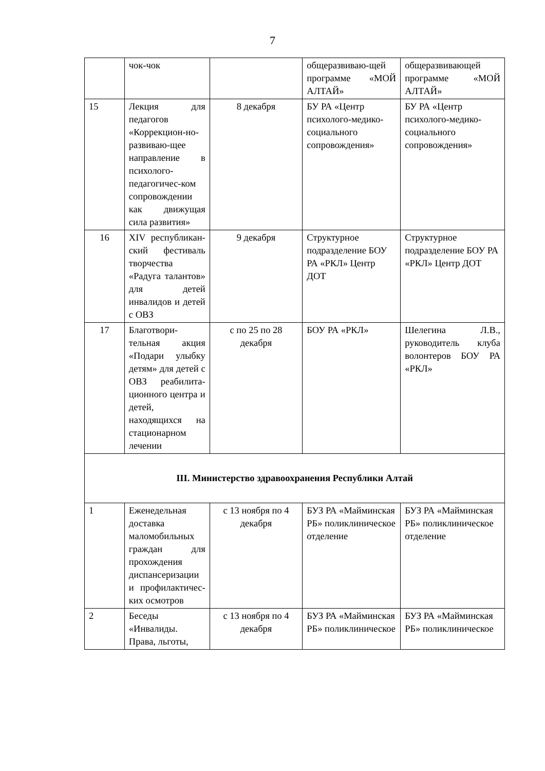7
| | чок-чок | | общеразвиваю-щей программе «МОЙ АЛТАЙ» | общеразвивающей программе «МОЙ АЛТАЙ» |
| 15 | Лекция для педагогов «Коррекцион-но-развиваю-щее направление в психолого-педагогичес-ком сопровождении как движущая сила развития» | 8 декабря | БУ РА «Центр психолого-медико-социального сопровождения» | БУ РА «Центр психолого-медико-социального сопровождения» |
| 16 | XIV республикан-ский фестиваль творчества «Радуга талантов» для детей инвалидов и детей с ОВЗ | 9 декабря | Структурное подразделение БОУ РА «РКЛ» Центр ДОТ | Структурное подразделение БОУ РА «РКЛ» Центр ДОТ |
| 17 | Благотвори-тельная акция «Подари улыбку детям» для детей с ОВЗ реабилита-ционного центра и детей, находящихся на стационарном лечении | с по 25 по 28 декабря | БОУ РА «РКЛ» | Шелегина Л.В., руководитель клуба волонтеров БОУ РА «РКЛ» |
| III. Министерство здравоохранения Республики Алтай | | | | |
| 1 | Еженедельная доставка маломобильных граждан для прохождения диспансеризации и профилактичес-ких осмотров | с 13 ноября по 4 декабря | БУЗ РА «Майминская РБ» поликлиническое отделение | БУЗ РА «Майминская РБ» поликлиническое отделение |
| 2 | Беседы «Инвалиды. Права, льготы, | с 13 ноября по 4 декабря | БУЗ РА «Майминская РБ» поликлиническое | БУЗ РА «Майминская РБ» поликлиническое |